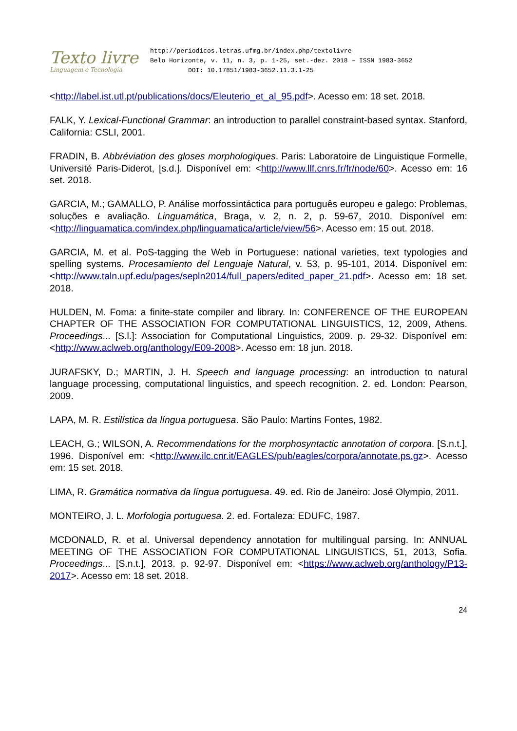Texto livre
Linguagem e Tecnologia
http://periodicos.letras.ufmg.br/index.php/textolivre
Belo Horizonte, v. 11, n. 3, p. 1-25, set.-dez. 2018 – ISSN 1983-3652
DOI: 10.17851/1983-3652.11.3.1-25
<http://label.ist.utl.pt/publications/docs/Eleuterio_et_al_95.pdf>. Acesso em: 18 set. 2018.
FALK, Y. Lexical-Functional Grammar: an introduction to parallel constraint-based syntax. Stanford, California: CSLI, 2001.
FRADIN, B. Abbréviation des gloses morphologiques. Paris: Laboratoire de Linguistique Formelle, Université Paris-Diderot, [s.d.]. Disponível em: <http://www.llf.cnrs.fr/fr/node/60>. Acesso em: 16 set. 2018.
GARCIA, M.; GAMALLO, P. Análise morfossintáctica para português europeu e galego: Problemas, soluções e avaliação. Linguamática, Braga, v. 2, n. 2, p. 59-67, 2010. Disponível em: <http://linguamatica.com/index.php/linguamatica/article/view/56>. Acesso em: 15 out. 2018.
GARCIA, M. et al. PoS-tagging the Web in Portuguese: national varieties, text typologies and spelling systems. Procesamiento del Lenguaje Natural, v. 53, p. 95-101, 2014. Disponível em: <http://www.taln.upf.edu/pages/sepln2014/full_papers/edited_paper_21.pdf>. Acesso em: 18 set. 2018.
HULDEN, M. Foma: a finite-state compiler and library. In: CONFERENCE OF THE EUROPEAN CHAPTER OF THE ASSOCIATION FOR COMPUTATIONAL LINGUISTICS, 12, 2009, Athens. Proceedings... [S.l.]: Association for Computational Linguistics, 2009. p. 29-32. Disponível em: <http://www.aclweb.org/anthology/E09-2008>. Acesso em: 18 jun. 2018.
JURAFSKY, D.; MARTIN, J. H. Speech and language processing: an introduction to natural language processing, computational linguistics, and speech recognition. 2. ed. London: Pearson, 2009.
LAPA, M. R. Estilística da língua portuguesa. São Paulo: Martins Fontes, 1982.
LEACH, G.; WILSON, A. Recommendations for the morphosyntactic annotation of corpora. [S.n.t.], 1996. Disponível em: <http://www.ilc.cnr.it/EAGLES/pub/eagles/corpora/annotate.ps.gz>. Acesso em: 15 set. 2018.
LIMA, R. Gramática normativa da língua portuguesa. 49. ed. Rio de Janeiro: José Olympio, 2011.
MONTEIRO, J. L. Morfologia portuguesa. 2. ed. Fortaleza: EDUFC, 1987.
MCDONALD, R. et al. Universal dependency annotation for multilingual parsing. In: ANNUAL MEETING OF THE ASSOCIATION FOR COMPUTATIONAL LINGUISTICS, 51, 2013, Sofia. Proceedings... [S.n.t.], 2013. p. 92-97. Disponível em: <https://www.aclweb.org/anthology/P13-2017>. Acesso em: 18 set. 2018.
24